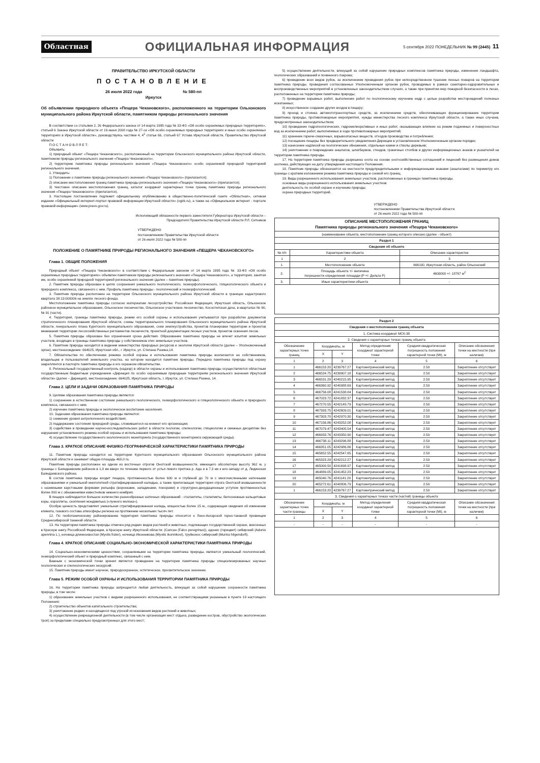Областная ОФИЦИАЛЬНАЯ ИНФОРМАЦИЯ 5 сентября 2022 ПОНЕДЕЛЬНИК № 99 (2445) 11
ПРАВИТЕЛЬСТВО ИРКУТСКОЙ ОБЛАСТИ
ПОСТАНОВЛЕНИЕ
26 июля 2022 года № 580-пп
Иркутск
Об объявлении природного объекта «Пещера Чекановского», расположенного на территории Ольхонского муниципального района Иркутской области, памятником природы регионального значения
В соответствии со статьями 2, 26 Федерального закона от 14 марта 1995 года № 33-ФЗ «Об особо охраняемых природных территориях», статьей 6 Закона Иркутской области от 19 июня 2008 года № 27-оз «Об особо охраняемых природных территориях и иных особо охраняемых территориях в Иркутской области», руководствуясь частями 4, 4<sup>1</sup> статьи 66, статьей 67 Устава Иркутской области, Правительство Иркутской области
П О С Т А Н О В Л Я Е Т:
Объявить:
1) природный объект «Пещера Чекановского», расположенный на территории Ольхонского муниципального района Иркутской области, памятником природы регионального значения «Пещера Чекановского»;
2) территорию памятника природы регионального значения «Пещера Чекановского» особо охраняемой природной территорией регионального значения.
1. Утвердить:
1) Положение о памятнике природы регионального значения «Пещера Чекановского» (прилагается);
2) описание местоположения границ памятника природы регионального значения «Пещера Чекановского» (прилагается);
3) текстовое описание местоположения границ, каталог координат характерных точек границ памятника природы регионального значения «Пещера Чекановского» (прилагается).
3. Настоящее постановление подлежит официальному опубликованию в общественно-политической газете «Областная», сетевом издании «Официальный интернет-портал правовой информации Иркутской области» (ogirk.ru), а также на «Официальном интернет - портале правовой информации» (www.pravo.gov.ru).
Исполняющий обязанности первого заместителя Губернатора Иркутской области –
Председателя Правительства Иркутской области Р.Л. Ситников
УТВЕРЖДЕНО
постановлением Правительства Иркутской области
от 26 июля 2022 года № 580-пп
ПОЛОЖЕНИЕ О ПАМЯТНИКЕ ПРИРОДЫ РЕГИОНАЛЬНОГО ЗНАЧЕНИЯ «ПЕЩЕРА ЧЕКАНОВСКОГО»
Глава 1. ОБЩИЕ ПОЛОЖЕНИЯ
Природный объект «Пещера Чекановского» в соответствии с Федеральным законом от 14 марта 1995 года № 33-ФЗ «Об особо охраняемых природных территориях» объявлен памятником природы регионального значения «Пещера Чекановского», а территория, занятая им, особо охраняемой природной территорией регионального значения (далее – памятник природы).
2. Памятник природы образован в целях сохранения уникального геологического, геоморфологического, гляциологического объекта и природного комплекса, связанного с ним. Профиль памятника природы - геологический и геоморфологический.
3. Памятник природы расположен на территории Ольхонского муниципального района Иркутской области в границах кадастрового квартала 38:13:000006 на землях лесного фонда.
Местоположение памятника природы согласно материалам лесоустройства: Российская Федерация, Иркутская область, Ольхонское районное муниципальное образование, Ольхонское лесничество, Ольхонское участковое лесничество, Косостепская дача, в кварталах № 90, № 91 (части).
4. Территория, границы памятника природы, режим его особой охраны и использования учитываются при разработке документов стратегического планирования Иркутской области, схемы территориального планирования Ольхонского муниципального района Иркутской области, генерального плана Куретского муниципального образования, схем землеустройства, проектов планировки территории и проектов межевания территории лесохозяйственных регламентов лесничеств, проектной документации лесных участков, проектов освоения лесов.
5. Памятник природы образован без ограничения срока действия. Образование памятника природы не влечет изъятия земельных участков, входящих в границы памятника природы у собственников этих земельных участков.
6. Памятник природы находится в ведении министерства природных ресурсов и экологии Иркутской области (далее – Уполномоченный орган), местонахождение: 664025, Иркутская обл., г. Иркутск, ул. Степана Разина,14.
7. Обязательства по обеспечению режима особой охраны и использования памятника природы возлагаются на собственников, владельцев и пользователей земельного участка, на котором находится памятник природы. Передача памятника природы под охрану закрепляется в паспорте памятника природы и его охранном обязательстве.
8. Региональный государственный контроль (надзор) в области охраны и использования памятника природы осуществляется областным государственным бюджетным учреждением «Дирекция по особо охраняемым природным территориям регионального значения Иркутской области» (далее – Дирекция), местонахождение: 664025, Иркутская область, г. Иркутск, ул. Степана Разина, 14.
Глава 2. ЦЕЛИ И ЗАДАЧИ ОБРАЗОВАНИЯ ПАМЯТНИКА ПРИРОДЫ
9. Целями образования памятника природы являются:
1) сохранение в естественном состоянии уникального геологического, геоморфологического и гляциологического объекта и природного комплекса, связанного с ним;
2) изучение памятника природы и экологическое воспитание населения.
10. Задачами образования памятника природы являются:
1) снижение уровня антропогенного воздействия;
2) поддержание состояния природной среды, сложившегося на момент его организации;
3) содействие в проведении научно-исследовательских работ в области геологии, спелеологии, гляциологии и смежных дисциплин без нарушения установленного режима особой охраны и использования памятника природы;
4) осуществление государственного экологического мониторинга (государственного мониторинга окружающей среды).
Глава 3. КРАТКОЕ ОПИСАНИЕ ФИЗИКО-ГЕОГРАФИЧЕСКОЙ ХАРАКТЕРИСТИКИ ПАМЯТНИКА ПРИРОДЫ
11. Памятник природы находится на территории Куретского муниципального образования Ольхонского муниципального района Иркутской области и занимает общую площадь 460,0 га.
Памятник природы расположен на одном из восточных отрогов Онотской возвышенности, имеющего абсолютную высоту 962 м, у границы с Баяндаевским районом в 1,8 км вверх по течению первого от устья левого притока р. Ада и в 7,3 км к юго-западу от д. Лидинская Баяндаевского района.
В состав памятника природы входит пещера, протяженностью более 600 м и глубиной до 70 м с многочисленными натечными образованиями и уникальной многолетней стратифицированной наледью, а также прилегающая территория отрога Онотской возвышенности с наземными карстовыми формами рельефа (воронками, западинами, понорами) и структурно-денудационным уступом протяженностью более 800 м с обнажениями известняков нижнего кембрия.
В пещере наблюдается большое количество разнообразных натечных образований - сталактиты, сталагмиты, белоснежные кальцитовые коры, кораллиты, скопления мондмилька («лунного молока»).
Особую ценность представляет уникальная стратифицированная наледь, мощностью более 15 м., содержащая сведения об изменении климата, газового состава атмосферы региона на протяжении нескольких тысяч лет.
12. По геоботаническому районированию территория памятника природы относится к Лено-Ангарской горно-таежной провинции Среднесибирской таежной области.
13. На территории памятника природы отмечен ряд редких видов растений и животных, подлежащих государственной охране, внесенных в Красную книгу Российской Федерации, в Красную книгу Иркутской области: (Сапсан (Falco peregrinus)), адонис (горицвет) сибирский (Adonis apennina L.), ночница длиннохвостая (Myotis frater), ночница Иконникова (Myotis ikonnikovi), трубконос сибирский (Murina hilgendorfi).
Глава 4. КРАТКОЕ ОПИСАНИЕ СОЦИАЛЬНО-ЭКОНОМИЧЕСКОЙ ХАРАКТЕРИСТИКИ ПАМЯТНИКА ПРИРОДЫ
14. Социально-экономическими ценностями, сохраняемыми на территории памятника природы, являются уникальный геологический, геоморфологический объект и природный комплекс, связанный с ним.
Важным с экономической точки зрения является проведение на территории памятника природы специализированных научных геологических и спелеологических экскурсий.
15. Памятник природы имеет научное, природоохранное, эстетическое, просветительское значение.
Глава 5. РЕЖИМ ОСОБОЙ ОХРАНЫ И ИСПОЛЬЗОВАНИЯ ТЕРРИТОРИИ ПАМЯТНИКА ПРИРОДЫ
16. На территории памятника природы запрещается любая деятельность, влекущая за собой нарушение сохранности памятника природы, в том числе:
1) образование земельных участков с видами разрешенного использования, не соответствующими указанным в пункте 19 настоящего Положения;
2) строительство объектов капитального строительства;
3) уничтожение редких и находящихся под угрозой исчезновения видов растений и животных;
4) осуществление рекреационной деятельности (в том числе организация мест отдыха, разведение костров, обустройство экологических троп) за пределами специально предусмотренных для этого мест;
5) осуществление деятельности, влекущей за собой нарушение природных комплексов памятника природы, изменение ландшафта, геологических образований и почвенного покрова;
6) проведение всех видов рубок, за исключением проведения рубок при непосредственном тушении лесных пожаров на территории памятника природы, проведения согласованных Уполномоченным органом рубок, проводимых в рамках санитарно-оздоровительных и воспроизводственных мероприятий в установленных законодательством случаях, а также при принятии мер пожарной безопасности в лесах, расположенных на территории памятника природы;
7) проведение взрывных работ, выполнение работ по геологическому изучению недр с целью разработки месторождений полезных ископаемых;
8) искусственное создание других входов в пещеру;
9) проезд и стоянка автомототранспортных средств, за исключением средств, обеспечивающих функционирование территории памятника природы, противопожарные мероприятия, нужды министерства лесного комплекса Иркутской области, а также иных случаев, предусмотренных законодательством;
10) проведение гидрогеологических, гидромелиоративных и иных работ, оказывающих влияние на режим подземных и поверхностных вод за исключением работ, выполняемых в ходе противопожарных мероприятий;
11) хранение горюче-смазочных, взрывоопасных веществ, отходов производства и потребления;
12) посещение пещеры без предварительного уведомления Дирекции в установленном Уполномоченным органом порядке;
13) нанесение надписей на геологические обнажения, отдельные камни и стволы деревьев;
14) уничтожение и повреждение аншлагов, шлагбаумов, стендов, граничных столбов и других информационных знаков и указателей на территории памятника природы.
17. На территории памятника природы разрешена охота на основе охотхозяйственных соглашений и лицензий без размещения домов охотника, действующих на дату утверждения настоящего Положения.
18. Памятник природы обозначается на местности предупредительными и информационными знаками (аншлагами) по периметру его границы с кратким изложением режима памятника природы и схемой его границ.
19. Виды разрешенного использования земельных участков, расположенных в границах памятника природы.
основные виды разрешенного использования земельных участков:
деятельность по особой охране и изучению природы;
охрана природных территорий.
УТВЕРЖДЕНО
постановлением Правительства Иркутской области
от 26 июля 2022 года № 580-пп
| ОПИСАНИЕ МЕСТОПОЛОЖЕНИЯ ГРАНИЦ Памятника природы регионального значения «Пещера Чекановского» | | |
| (наименование объекта, местоположение границ которого описано (далее - объект) | | |
| Раздел 1 | | |
| Сведения об объекте | | |
| № п/п | Характеристики объекта | Описание характеристик |
| 1 | 2 | 3 |
| 1. | Местоположение объекта | 666100, Иркутская область, район Ольхонский |
| 2. | Площадь объекта +/- величина погрешности определения площади (P +/- Дельта P) | 4600000 +/- 18767 м<sup>2</sup> |
| 3. | Иные характеристики объекта | - |
| Раздел 2 | | | | | |
| Сведения о местоположении границ объекта | | | | | |
| 1. Система координат МСК-38 | | | | | |
| 2. Сведения о характерных точках границ объекта | | | | | |
| Обозначение характерных точек границ | Координаты, м | | Метод определения координат характерной точки | Средняя квадратическая погрешность положения характерной точки (Mt), м | Описание обозначения точки на местности (при наличии) |
| | X | Y | | | |
| 1 | 2 | 3 | 4 | 5 | 6 |
| 1 | 466153.20 | 4239767.27 | Картометрический метод | 2.50 | Закрепление отсутствует |
| 2 | 466524.75 | 4239907.18 | Картометрический метод | 2.50 | Закрепление отсутствует |
| 3 | 466531.29 | 4240215.95 | Картометрический метод | 2.50 | Закрепление отсутствует |
| 4 | 466360.92 | 4240988.69 | Картометрический метод | 2.50 | Закрепление отсутствует |
| 5 | 466756.08 | 4241538.84 | Картометрический метод | 2.50 | Закрепление отсутствует |
| 6 | 467023.72 | 4241832.37 | Картометрический метод | 2.50 | Закрепление отсутствует |
| 7 | 467270.55 | 4242149.79 | Картометрический метод | 2.50 | Закрепление отсутствует |
| 8 | 467393.75 | 4242609.01 | Картометрический метод | 2.50 | Закрепление отсутствует |
| 9 | 467303.70 | 4242970.30 | Картометрический метод | 2.50 | Закрепление отсутствует |
| 10 | 467156.86 | 4243252.08 | Картометрический метод | 2.50 | Закрепление отсутствует |
| 11 | 467079.47 | 4243405.54 | Картометрический метод | 2.50 | Закрепление отсутствует |
| 12 | 466933.76 | 4243350.90 | Картометрический метод | 2.50 | Закрепление отсутствует |
| 13 | 466738.11 | 4243296.88 | Картометрический метод | 2.50 | Закрепление отсутствует |
| 14 | 466351.05 | 4242986.86 | Картометрический метод | 2.50 | Закрепление отсутствует |
| 15 | 465652.55 | 4242547.65 | Картометрический метод | 2.50 | Закрепление отсутствует |
| 16 | 465323.29 | 4242212.27 | Картометрический метод | 2.50 | Закрепление отсутствует |
| 17 | 465000.50 | 4241698.97 | Картометрический метод | 2.50 | Закрепление отсутствует |
| 18 | 464889.05 | 4241452.23 | Картометрический метод | 2.50 | Закрепление отсутствует |
| 19 | 465040.76 | 4241141.20 | Картометрический метод | 2.50 | Закрепление отсутствует |
| 20 | 465272.61 | 4240806.79 | Картометрический метод | 2.50 | Закрепление отсутствует |
| 1 | 466153.20 | 4239767.27 | Картометрический метод | 2.50 | Закрепление отсутствует |
| 3. Сведения о характерных точках части (частей) границы объекта | | | | | |
| Обозначение характерных точек части границы | Координаты, м | | Метод определения координат характерной точки | Средняя квадратическая погрешность положения характерной точки (Mt), м | Описание обозначения точки на местности (при наличии) |
| | X | Y | | | |
| 1 | 2 | 3 | 4 | 5 | 6 |
| - | - | - | - | - | - |